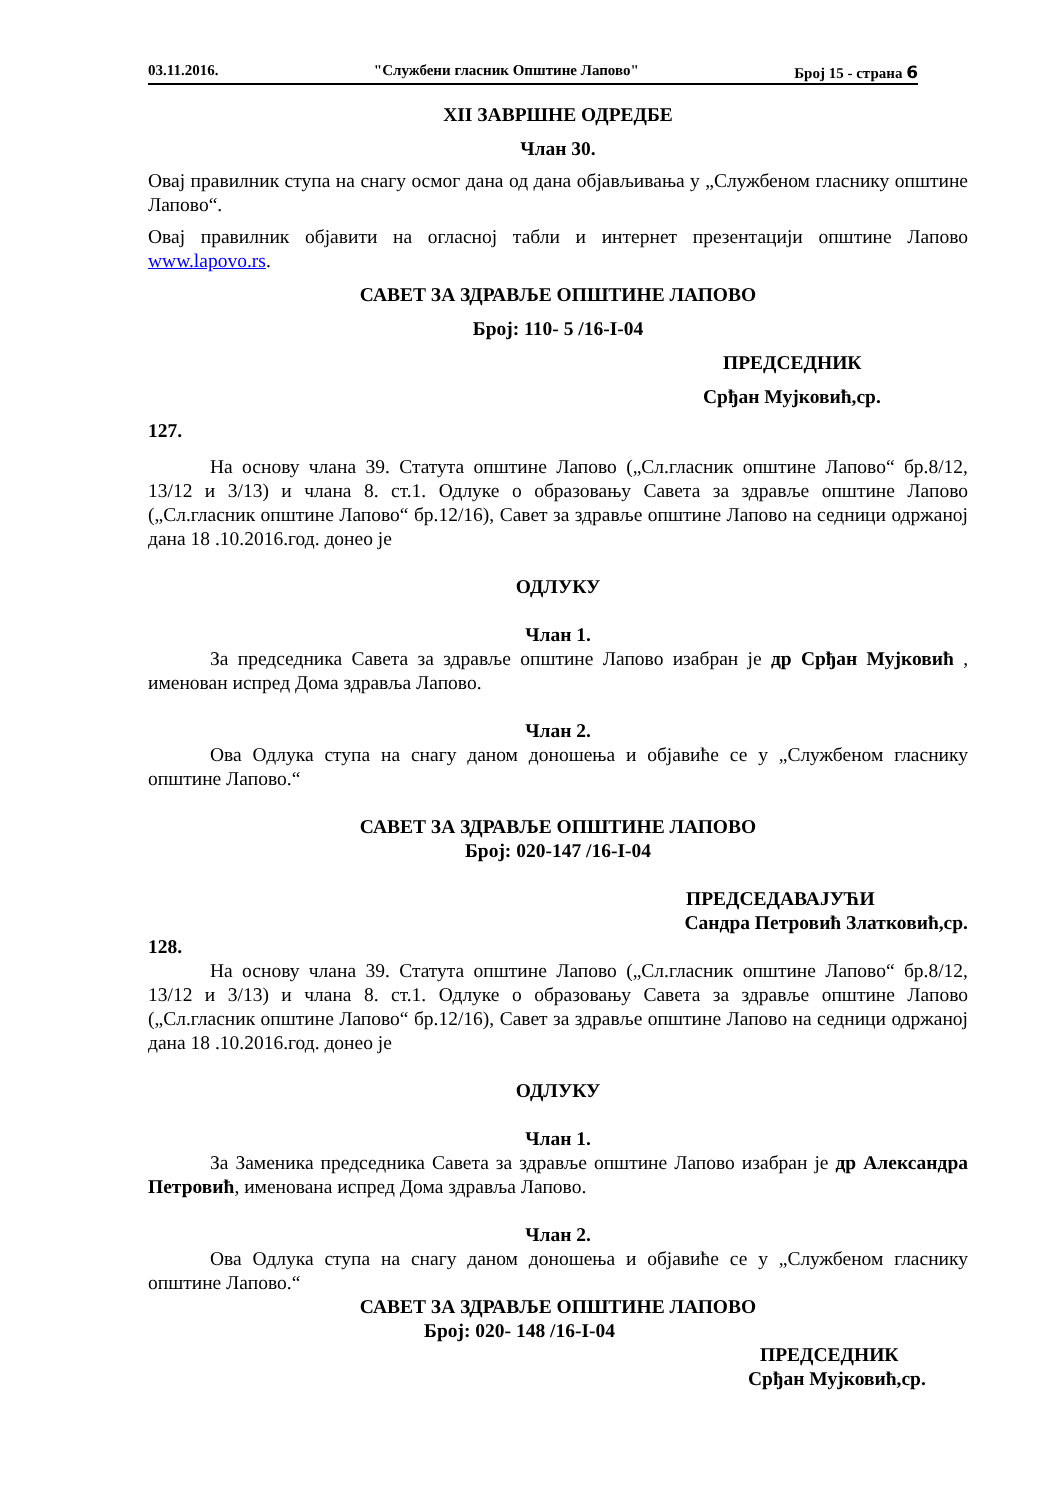03.11.2016. "Службени гласник Општине Лапово" Број 15 - страна 6
XII ЗАВРШНЕ ОДРЕДБЕ
Члан 30.
Овај правилник ступа на снагу осмог дана од дана објављивања у „Службеном гласнику општине Лапово“.
Овај правилник објавити на огласној табли и интернет презентацији општине Лапово www.lapovo.rs.
САВЕТ ЗА ЗДРАВЉЕ ОПШТИНЕ ЛАПОВО
Број: 110- 5 /16-I-04
ПРЕДСЕДНИК
Срђан Мујковић,ср.
127.
На основу члана 39. Статута општине Лапово („Сл.гласник општине Лапово“ бр.8/12, 13/12 и 3/13) и члана 8. ст.1. Одлуке о образовању Савета за здравље општине Лапово („Сл.гласник општине Лапово“ бр.12/16), Савет за здравље општине Лапово на седници одржаној дана 18 .10.2016.год. донео је
ОДЛУКУ
Члан 1.
За председника Савета за здравље општине Лапово изабран је др Срђан Мујковић , именован испред Дома здравља Лапово.
Члан 2.
Ова Одлука ступа на снагу даном доношења и објавиће се у „Службеном гласнику општине Лапово.“
САВЕТ ЗА ЗДРАВЉЕ ОПШТИНЕ ЛАПОВО
Број: 020-147 /16-I-04
ПРЕДСЕДАВАЈУЋИ
Сандра Петровић Златковић,ср.
128.
На основу члана 39. Статута општине Лапово („Сл.гласник општине Лапово“ бр.8/12, 13/12 и 3/13) и члана 8. ст.1. Одлуке о образовању Савета за здравље општине Лапово („Сл.гласник општине Лапово“ бр.12/16), Савет за здравље општине Лапово на седници одржаној дана 18 .10.2016.год. донео је
ОДЛУКУ
Члан 1.
За Заменика председника Савета за здравље општине Лапово изабран је др Александра Петровић, именована испред Дома здравља Лапово.
Члан 2.
Ова Одлука ступа на снагу даном доношења и објавиће се у „Службеном гласнику општине Лапово.“
САВЕТ ЗА ЗДРАВЉЕ ОПШТИНЕ ЛАПОВО
Број: 020- 148 /16-I-04
ПРЕДСЕДНИК
Срђан Мујковић,ср.